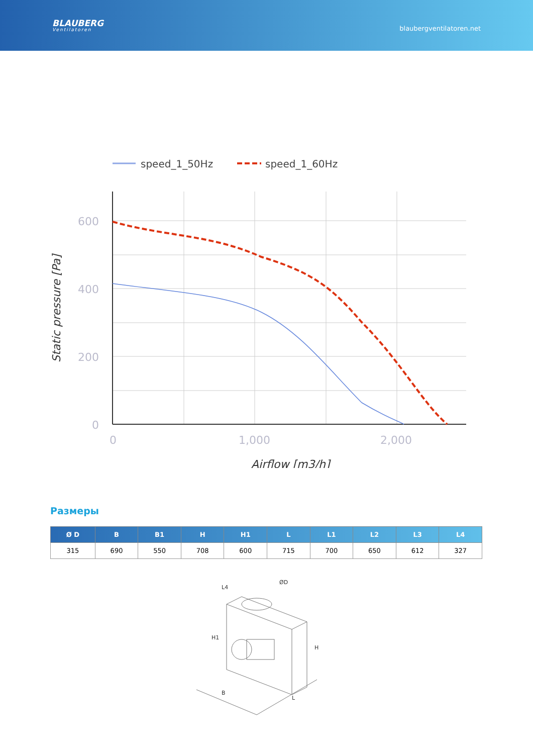BLAUBERG
Ventilatoren
blaubergventilatoren.net
speed_1_50Hz
speed_1_60Hz
600
400
200
0
0
1,000
2,000
Airflow [m3/h]
Static pressure [Pa]
Размеры
| Ø D | B | B1 | H | H1 | L | L1 | L2 | L3 | L4 |
| --- | --- | --- | --- | --- | --- | --- | --- | --- | --- |
| 315 | 690 | 550 | 708 | 600 | 715 | 700 | 650 | 612 | 327 |
L4
ØD
H1
H
B
L